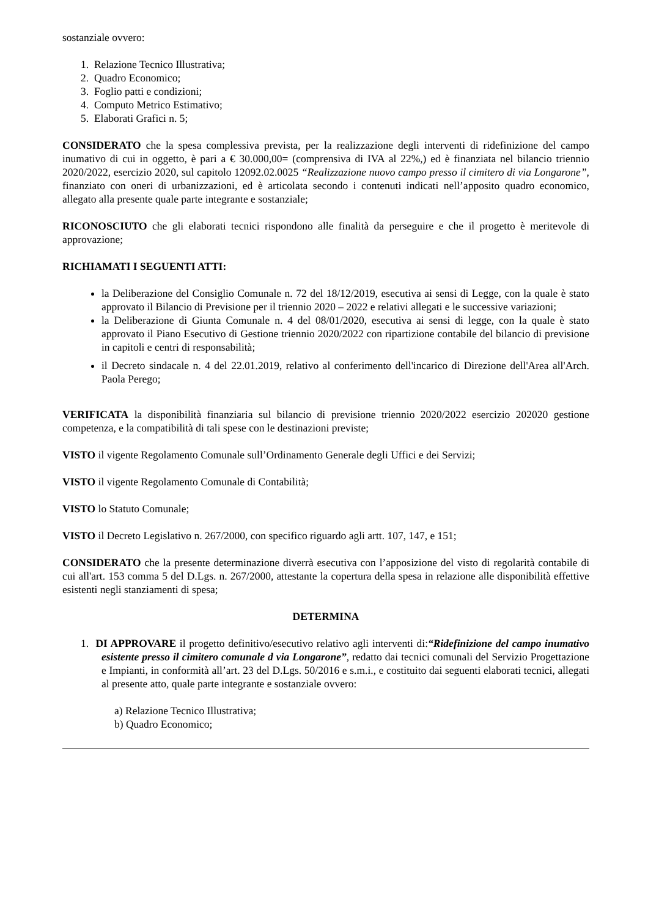sostanziale ovvero:
1. Relazione Tecnico Illustrativa;
2. Quadro Economico;
3. Foglio patti e condizioni;
4. Computo Metrico Estimativo;
5. Elaborati Grafici n. 5;
CONSIDERATO che la spesa complessiva prevista, per la realizzazione degli interventi di ridefinizione del campo inumativo di cui in oggetto, è pari a € 30.000,00= (comprensiva di IVA al 22%,) ed è finanziata nel bilancio triennio 2020/2022, esercizio 2020, sul capitolo 12092.02.0025 “Realizzazione nuovo campo presso il cimitero di via Longarone”, finanziato con oneri di urbanizzazioni, ed è articolata secondo i contenuti indicati nell’apposito quadro economico, allegato alla presente quale parte integrante e sostanziale;
RICONOSCIUTO che gli elaborati tecnici rispondono alle finalità da perseguire e che il progetto è meritevole di approvazione;
RICHIAMATI I SEGUENTI ATTI:
la Deliberazione del Consiglio Comunale n. 72 del 18/12/2019, esecutiva ai sensi di Legge, con la quale è stato approvato il Bilancio di Previsione per il triennio 2020 – 2022 e relativi allegati e le successive variazioni;
la Deliberazione di Giunta Comunale n. 4 del 08/01/2020, esecutiva ai sensi di legge, con la quale è stato approvato il Piano Esecutivo di Gestione triennio 2020/2022 con ripartizione contabile del bilancio di previsione in capitoli e centri di responsabilità;
il Decreto sindacale n. 4 del 22.01.2019, relativo al conferimento dell'incarico di Direzione dell'Area all'Arch. Paola Perego;
VERIFICATA la disponibilità finanziaria sul bilancio di previsione triennio 2020/2022 esercizio 202020 gestione competenza, e la compatibilità di tali spese con le destinazioni previste;
VISTO il vigente Regolamento Comunale sull’Ordinamento Generale degli Uffici e dei Servizi;
VISTO il vigente Regolamento Comunale di Contabilità;
VISTO lo Statuto Comunale;
VISTO il Decreto Legislativo n. 267/2000, con specifico riguardo agli artt. 107, 147, e 151;
CONSIDERATO che la presente determinazione diverrà esecutiva con l’apposizione del visto di regolarità contabile di cui all'art. 153 comma 5 del D.Lgs. n. 267/2000, attestante la copertura della spesa in relazione alle disponibilità effettive esistenti negli stanziamenti di spesa;
DETERMINA
1. DI APPROVARE il progetto definitivo/esecutivo relativo agli interventi di:“Ridefinizione del campo inumativo esistente presso il cimitero comunale d via Longarone”, redatto dai tecnici comunali del Servizio Progettazione e Impianti, in conformità all’art. 23 del D.Lgs. 50/2016 e s.m.i., e costituito dai seguenti elaborati tecnici, allegati al presente atto, quale parte integrante e sostanziale ovvero:
a) Relazione Tecnico Illustrativa;
b) Quadro Economico;